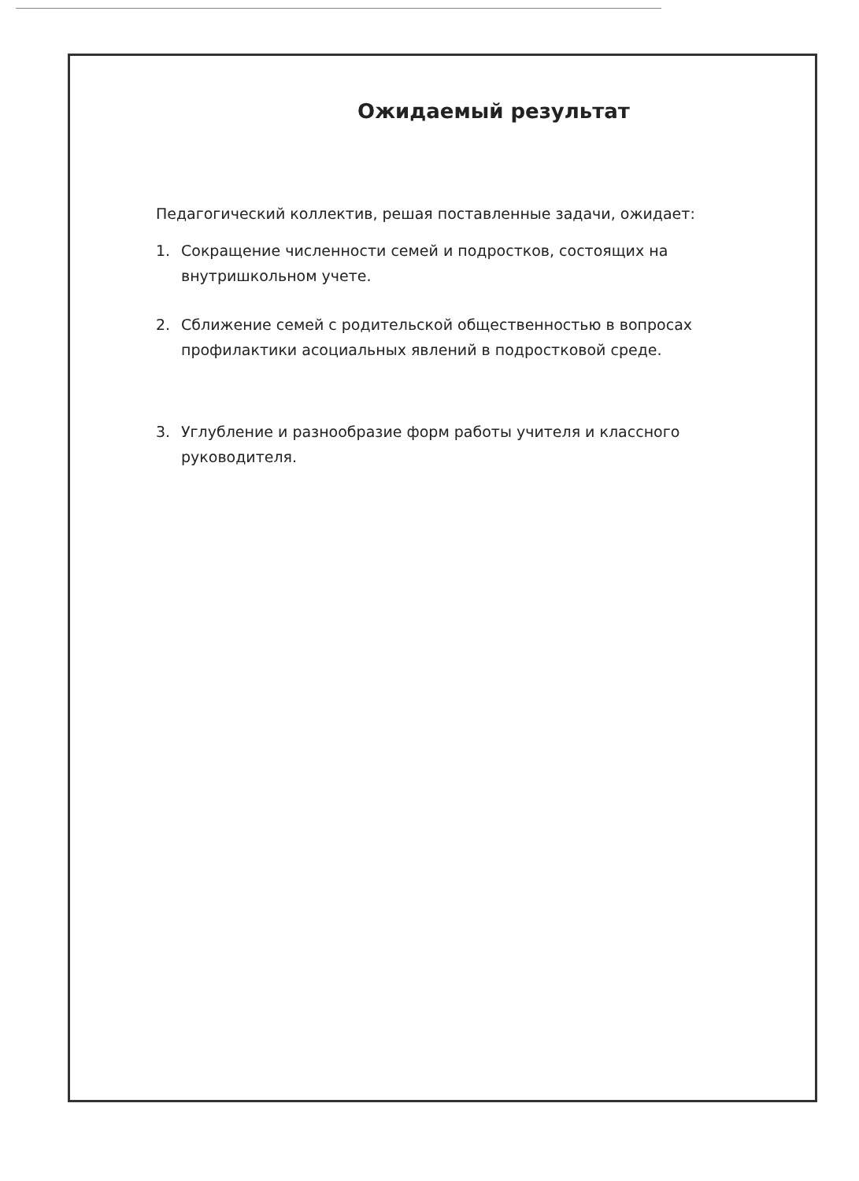Ожидаемый результат
Педагогический коллектив, решая поставленные задачи, ожидает:
1. Сокращение численности семей и подростков, состоящих на внутришкольном учете.
2. Сближение семей с родительской общественностью в вопросах профилактики асоциальных явлений в подростковой среде.
3. Углубление и разнообразие форм работы учителя и классного руководителя.